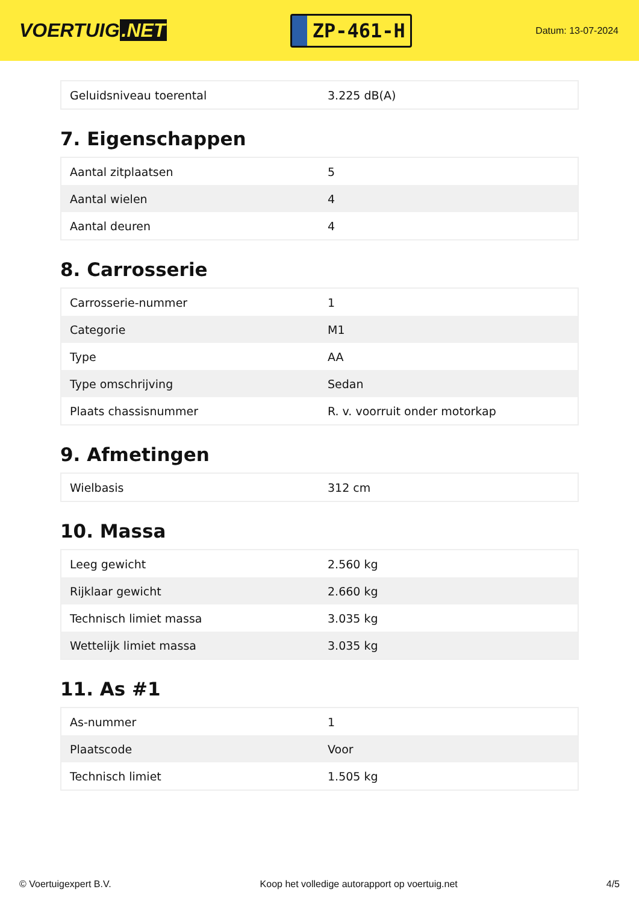VOERTUIG.NET
ZP-461-H
Datum: 13-07-2024
| Geluidsniveau toerental | 3.225 dB(A) |
7. Eigenschappen
| Aantal zitplaatsen | 5 |
| Aantal wielen | 4 |
| Aantal deuren | 4 |
8. Carrosserie
| Carrosserie-nummer | 1 |
| Categorie | M1 |
| Type | AA |
| Type omschrijving | Sedan |
| Plaats chassisnummer | R. v. voorruit onder motorkap |
9. Afmetingen
| Wielbasis | 312 cm |
10. Massa
| Leeg gewicht | 2.560 kg |
| Rijklaar gewicht | 2.660 kg |
| Technisch limiet massa | 3.035 kg |
| Wettelijk limiet massa | 3.035 kg |
11. As #1
| As-nummer | 1 |
| Plaatscode | Voor |
| Technisch limiet | 1.505 kg |
© Voertuigexpert B.V. Koop het volledige autorapport op voertuig.net 4/5